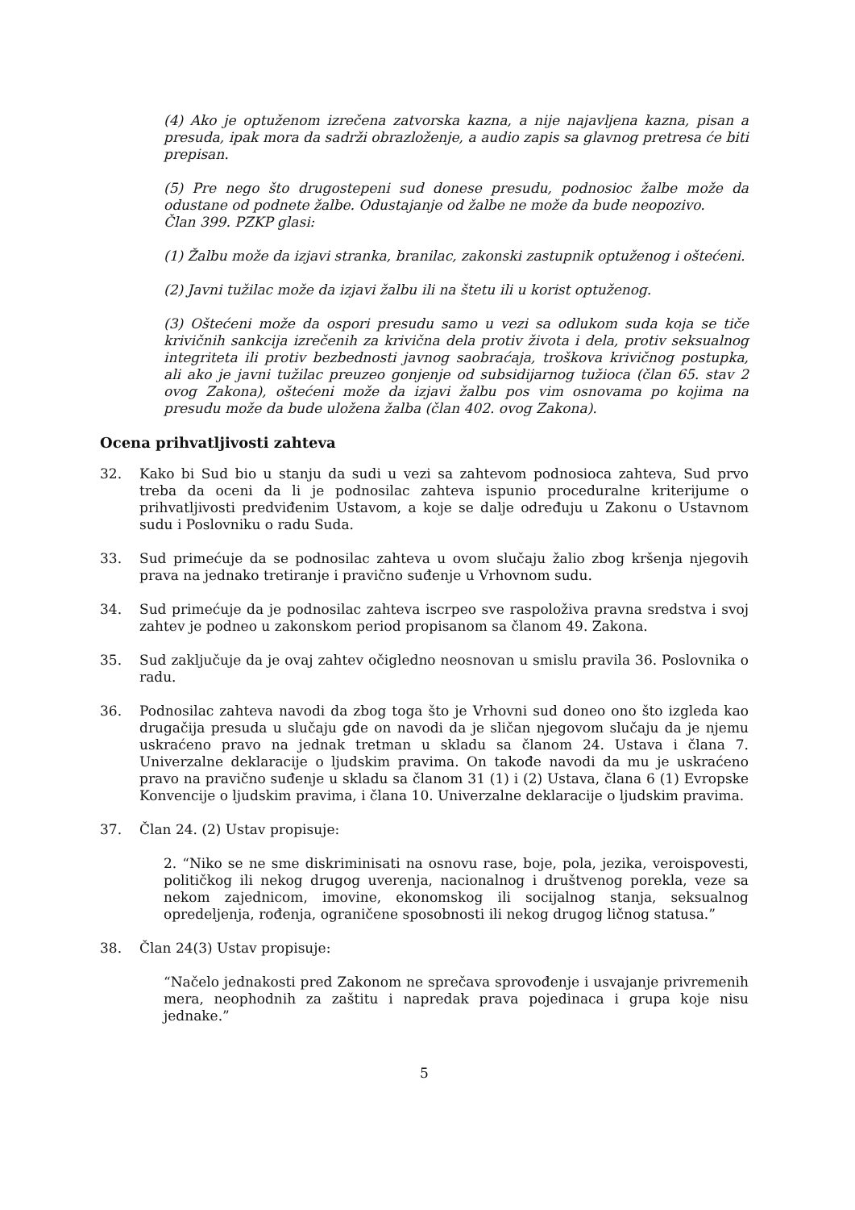(4) Ako je optuženom izrečena zatvorska kazna, a nije najavljena kazna, pisan a presuda, ipak mora da sadrži obrazloženje, a audio zapis sa glavnog pretresa će biti prepisan.
(5) Pre nego što drugostepeni sud donese presudu, podnosioc žalbe može da odustane od podnete žalbe. Odustajanje od žalbe ne može da bude neopozivo.
Član 399. PZKP glasi:
(1) Žalbu može da izjavi stranka, branilac, zakonski zastupnik optuženog i oštećeni.
(2) Javni tužilac može da izjavi žalbu ili na štetu ili u korist optuženog.
(3) Oštećeni može da ospori presudu samo u vezi sa odlukom suda koja se tiče krivičnih sankcija izrečenih za krivična dela protiv života i dela, protiv seksualnog integriteta ili protiv bezbednosti javnog saobraćaja, troškova krivičnog postupka, ali ako je javni tužilac preuzeo gonjenje od subsidijarnog tužioca (član 65. stav 2 ovog Zakona), oštećeni može da izjavi žalbu pos vim osnovama po kojima na presudu može da bude uložena žalba (član 402. ovog Zakona).
Ocena prihvatljivosti zahteva
32. Kako bi Sud bio u stanju da sudi u vezi sa zahtevom podnosioca zahteva, Sud prvo treba da oceni da li je podnosilac zahteva ispunio proceduralne kriterijume o prihvatljivosti predviđenim Ustavom, a koje se dalje određuju u Zakonu o Ustavnom sudu i Poslovniku o radu Suda.
33. Sud primećuje da se podnosilac zahteva u ovom slučaju žalio zbog kršenja njegovih prava na jednako tretiranje i pravično suđenje u Vrhovnom sudu.
34. Sud primećuje da je podnosilac zahteva iscrpeo sve raspoloživa pravna sredstva i svoj zahtev je podneo u zakonskom period propisanom sa članom 49. Zakona.
35. Sud zaključuje da je ovaj zahtev očigledno neosnovan u smislu pravila 36. Poslovnika o radu.
36. Podnosilac zahteva navodi da zbog toga što je Vrhovni sud doneo ono što izgleda kao drugačija presuda u slučaju gde on navodi da je sličan njegovom slučaju da je njemu uskraćeno pravo na jednak tretman u skladu sa članom 24. Ustava i člana 7. Univerzalne deklaracije o ljudskim pravima. On takođe navodi da mu je uskraćeno pravo na pravično suđenje u skladu sa članom 31 (1) i (2) Ustava, člana 6 (1) Evropske Konvencije o ljudskim pravima, i člana 10. Univerzalne deklaracije o ljudskim pravima.
37. Član 24. (2) Ustav propisuje:
2. “Niko se ne sme diskriminisati na osnovu rase, boje, pola, jezika, veroispovesti, političkog ili nekog drugog uverenja, nacionalnog i društvenog porekla, veze sa nekom zajednicom, imovine, ekonomskog ili socijalnog stanja, seksualnog opredeljenja, rođenja, ograničene sposobnosti ili nekog drugog ličnog statusa.”
38. Član 24(3) Ustav propisuje:
“Načelo jednakosti pred Zakonom ne sprečava sprovođenje i usvajanje privremenih mera, neophodnih za zaštitu i napredak prava pojedinaca i grupa koje nisu jednake.”
5